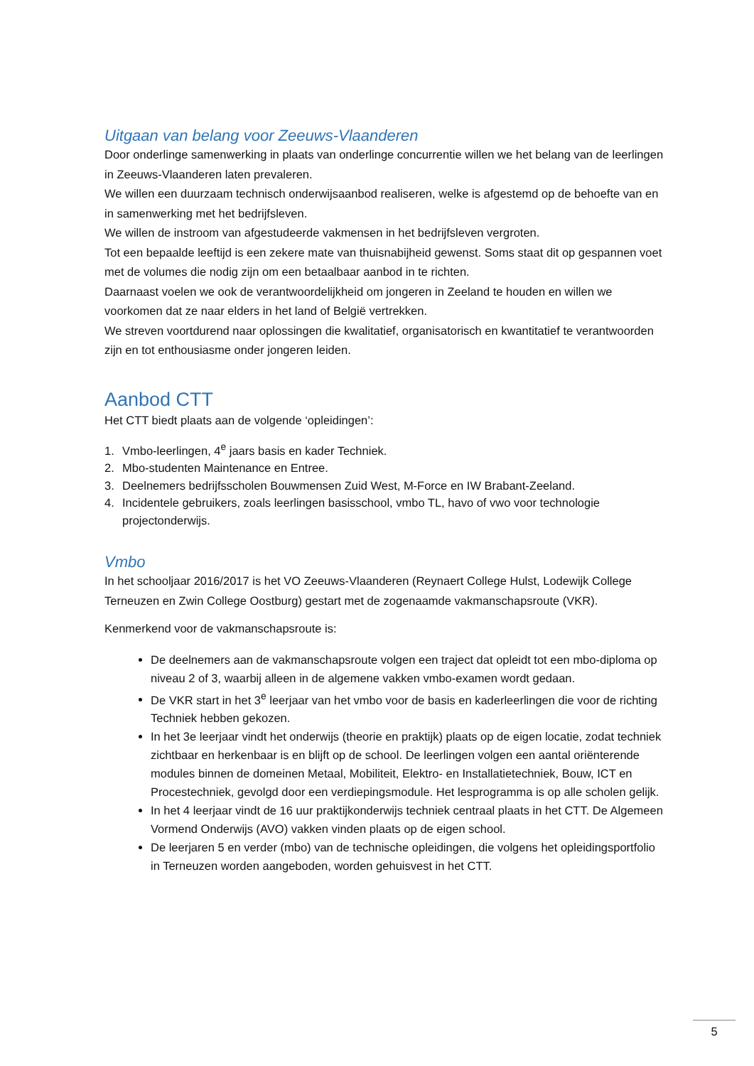Uitgaan van belang voor Zeeuws-Vlaanderen
Door onderlinge samenwerking in plaats van onderlinge concurrentie willen we het belang van de leerlingen in Zeeuws-Vlaanderen laten prevaleren.
We willen een duurzaam technisch onderwijsaanbod realiseren, welke is afgestemd op de behoefte van en in samenwerking met het bedrijfsleven.
We willen de instroom van afgestudeerde vakmensen in het bedrijfsleven vergroten.
Tot een bepaalde leeftijd is een zekere mate van thuisnabijheid gewenst. Soms staat dit op gespannen voet met de volumes die nodig zijn om een betaalbaar aanbod in te richten.
Daarnaast voelen we ook de verantwoordelijkheid om jongeren in Zeeland te houden en willen we voorkomen dat ze naar elders in het land of België vertrekken.
We streven voortdurend naar oplossingen die kwalitatief, organisatorisch en kwantitatief te verantwoorden zijn en tot enthousiasme onder jongeren leiden.
Aanbod CTT
Het CTT biedt plaats aan de volgende ‘opleidingen’:
1. Vmbo-leerlingen, 4<sup>e</sup> jaars basis en kader Techniek.
2. Mbo-studenten Maintenance en Entree.
3. Deelnemers bedrijfsscholen Bouwmensen Zuid West, M-Force en IW Brabant-Zeeland.
4. Incidentele gebruikers, zoals leerlingen basisschool, vmbo TL, havo of vwo voor technologie projectonderwijs.
Vmbo
In het schooljaar 2016/2017 is het VO Zeeuws-Vlaanderen (Reynaert College Hulst, Lodewijk College Terneuzen en Zwin College Oostburg) gestart met de zogenaamde vakmanschapsroute (VKR).
Kenmerkend voor de vakmanschapsroute is:
De deelnemers aan de vakmanschapsroute volgen een traject dat opleidt tot een mbo-diploma op niveau 2 of 3, waarbij alleen in de algemene vakken vmbo-examen wordt gedaan.
De VKR start in het 3<sup>e</sup> leerjaar van het vmbo voor de basis en kaderleerlingen die voor de richting Techniek hebben gekozen.
In het 3e leerjaar vindt het onderwijs (theorie en praktijk) plaats op de eigen locatie, zodat techniek zichtbaar en herkenbaar is en blijft op de school. De leerlingen volgen een aantal oriënterende modules binnen de domeinen Metaal, Mobiliteit, Elektro- en Installatietechniek, Bouw, ICT en Procestechniek, gevolgd door een verdiepingsmodule. Het lesprogramma is op alle scholen gelijk.
In het 4 leerjaar vindt de 16 uur praktijkonderwijs techniek centraal plaats in het CTT. De Algemeen Vormend Onderwijs (AVO) vakken vinden plaats op de eigen school.
De leerjaren 5 en verder (mbo) van de technische opleidingen, die volgens het opleidingsportfolio in Terneuzen worden aangeboden, worden gehuisvest in het CTT.
5